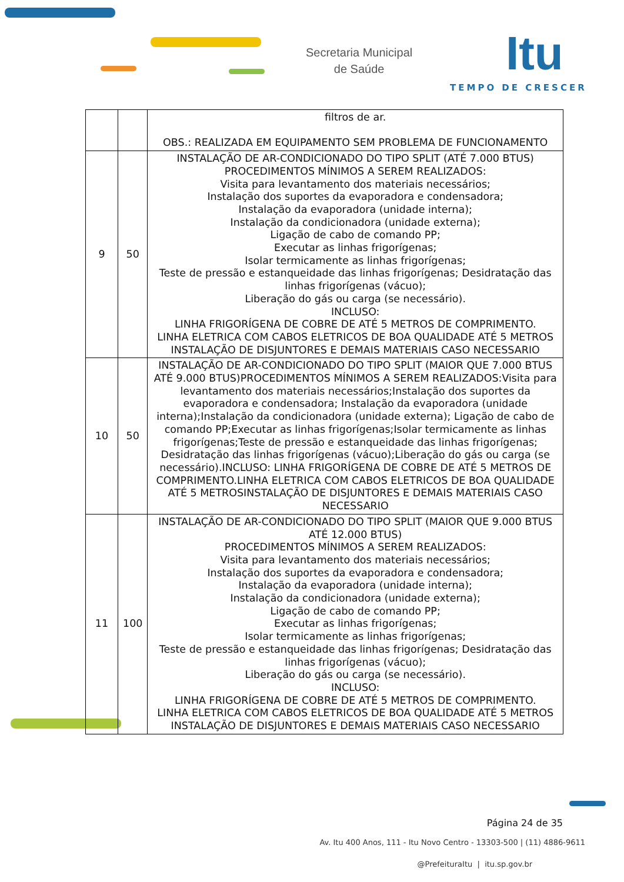Secretaria Municipal
de Saúde
Itu
TEMPO DE CRESCER
| | | filtros de ar. OBS.: REALIZADA EM EQUIPAMENTO SEM PROBLEMA DE FUNCIONAMENTO |
| 9 | 50 | INSTALAÇÃO DE AR-CONDICIONADO DO TIPO SPLIT (ATÉ 7.000 BTUS) PROCEDIMENTOS MÍNIMOS A SEREM REALIZADOS: Visita para levantamento dos materiais necessários; Instalação dos suportes da evaporadora e condensadora; Instalação da evaporadora (unidade interna); Instalação da condicionadora (unidade externa); Ligação de cabo de comando PP; Executar as linhas frigorígenas; Isolar termicamente as linhas frigorígenas; Teste de pressão e estanqueidade das linhas frigorígenas; Desidratação das linhas frigorígenas (vácuo); Liberação do gás ou carga (se necessário). INCLUSO: LINHA FRIGORÍGENA DE COBRE DE ATÉ 5 METROS DE COMPRIMENTO. LINHA ELETRICA COM CABOS ELETRICOS DE BOA QUALIDADE ATÉ 5 METROS INSTALAÇÃO DE DISJUNTORES E DEMAIS MATERIAIS CASO NECESSARIO |
| 10 | 50 | INSTALAÇÃO DE AR-CONDICIONADO DO TIPO SPLIT (MAIOR QUE 7.000 BTUS ATÉ 9.000 BTUS)PROCEDIMENTOS MÍNIMOS A SEREM REALIZADOS:Visita para levantamento dos materiais necessários;Instalação dos suportes da evaporadora e condensadora; Instalação da evaporadora (unidade interna);Instalação da condicionadora (unidade externa); Ligação de cabo de comando PP;Executar as linhas frigorígenas;Isolar termicamente as linhas frigorígenas;Teste de pressão e estanqueidade das linhas frigorígenas; Desidratação das linhas frigorígenas (vácuo);Liberação do gás ou carga (se necessário).INCLUSO: LINHA FRIGORÍGENA DE COBRE DE ATÉ 5 METROS DE COMPRIMENTO.LINHA ELETRICA COM CABOS ELETRICOS DE BOA QUALIDADE ATÉ 5 METROSINSTALAÇÃO DE DISJUNTORES E DEMAIS MATERIAIS CASO NECESSARIO |
| 11 | 100 | INSTALAÇÃO DE AR-CONDICIONADO DO TIPO SPLIT (MAIOR QUE 9.000 BTUS ATÉ 12.000 BTUS) PROCEDIMENTOS MÍNIMOS A SEREM REALIZADOS: Visita para levantamento dos materiais necessários; Instalação dos suportes da evaporadora e condensadora; Instalação da evaporadora (unidade interna); Instalação da condicionadora (unidade externa); Ligação de cabo de comando PP; Executar as linhas frigorígenas; Isolar termicamente as linhas frigorígenas; Teste de pressão e estanqueidade das linhas frigorígenas; Desidratação das linhas frigorígenas (vácuo); Liberação do gás ou carga (se necessário). INCLUSO: LINHA FRIGORÍGENA DE COBRE DE ATÉ 5 METROS DE COMPRIMENTO. LINHA ELETRICA COM CABOS ELETRICOS DE BOA QUALIDADE ATÉ 5 METROS INSTALAÇÃO DE DISJUNTORES E DEMAIS MATERIAIS CASO NECESSARIO |
Página 24 de 35
Av. Itu 400 Anos, 111 - Itu Novo Centro - 13303-500 | (11) 4886-9611
@PrefeituraItu | itu.sp.gov.br